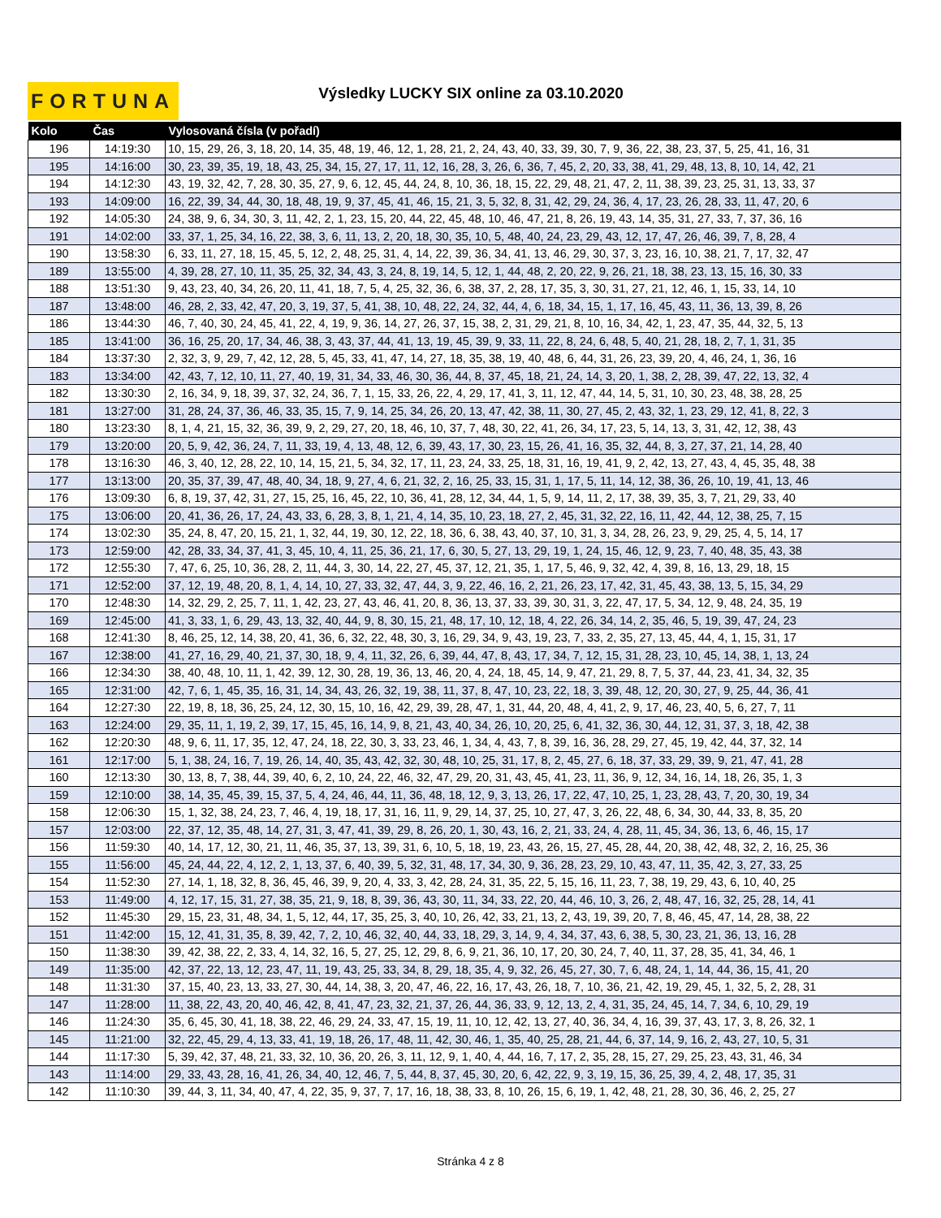FORTUNA Výsledky LUCKY SIX online za 03.10.2020
| Kolo | Čas | Vylosovaná čísla (v pořadí) |
| --- | --- | --- |
| 196 | 14:19:30 | 10, 15, 29, 26, 3, 18, 20, 14, 35, 48, 19, 46, 12, 1, 28, 21, 2, 24, 43, 40, 33, 39, 30, 7, 9, 36, 22, 38, 23, 37, 5, 25, 41, 16, 31 |
| 195 | 14:16:00 | 30, 23, 39, 35, 19, 18, 43, 25, 34, 15, 27, 17, 11, 12, 16, 28, 3, 26, 6, 36, 7, 45, 2, 20, 33, 38, 41, 29, 48, 13, 8, 10, 14, 42, 21 |
| 194 | 14:12:30 | 43, 19, 32, 42, 7, 28, 30, 35, 27, 9, 6, 12, 45, 44, 24, 8, 10, 36, 18, 15, 22, 29, 48, 21, 47, 2, 11, 38, 39, 23, 25, 31, 13, 33, 37 |
| 193 | 14:09:00 | 16, 22, 39, 34, 44, 30, 18, 48, 19, 9, 37, 45, 41, 46, 15, 21, 3, 5, 32, 8, 31, 42, 29, 24, 36, 4, 17, 23, 26, 28, 33, 11, 47, 20, 6 |
| 192 | 14:05:30 | 24, 38, 9, 6, 34, 30, 3, 11, 42, 2, 1, 23, 15, 20, 44, 22, 45, 48, 10, 46, 47, 21, 8, 26, 19, 43, 14, 35, 31, 27, 33, 7, 37, 36, 16 |
| 191 | 14:02:00 | 33, 37, 1, 25, 34, 16, 22, 38, 3, 6, 11, 13, 2, 20, 18, 30, 35, 10, 5, 48, 40, 24, 23, 29, 43, 12, 17, 47, 26, 46, 39, 7, 8, 28, 4 |
| 190 | 13:58:30 | 6, 33, 11, 27, 18, 15, 45, 5, 12, 2, 48, 25, 31, 4, 14, 22, 39, 36, 34, 41, 13, 46, 29, 30, 37, 3, 23, 16, 10, 38, 21, 7, 17, 32, 47 |
| 189 | 13:55:00 | 4, 39, 28, 27, 10, 11, 35, 25, 32, 34, 43, 3, 24, 8, 19, 14, 5, 12, 1, 44, 48, 2, 20, 22, 9, 26, 21, 18, 38, 23, 13, 15, 16, 30, 33 |
| 188 | 13:51:30 | 9, 43, 23, 40, 34, 26, 20, 11, 41, 18, 7, 5, 4, 25, 32, 36, 6, 38, 37, 2, 28, 17, 35, 3, 30, 31, 27, 21, 12, 46, 1, 15, 33, 14, 10 |
| 187 | 13:48:00 | 46, 28, 2, 33, 42, 47, 20, 3, 19, 37, 5, 41, 38, 10, 48, 22, 24, 32, 44, 4, 6, 18, 34, 15, 1, 17, 16, 45, 43, 11, 36, 13, 39, 8, 26 |
| 186 | 13:44:30 | 46, 7, 40, 30, 24, 45, 41, 22, 4, 19, 9, 36, 14, 27, 26, 37, 15, 38, 2, 31, 29, 21, 8, 10, 16, 34, 42, 1, 23, 47, 35, 44, 32, 5, 13 |
| 185 | 13:41:00 | 36, 16, 25, 20, 17, 34, 46, 38, 3, 43, 37, 44, 41, 13, 19, 45, 39, 9, 33, 11, 22, 8, 24, 6, 48, 5, 40, 21, 28, 18, 2, 7, 1, 31, 35 |
| 184 | 13:37:30 | 2, 32, 3, 9, 29, 7, 42, 12, 28, 5, 45, 33, 41, 47, 14, 27, 18, 35, 38, 19, 40, 48, 6, 44, 31, 26, 23, 39, 20, 4, 46, 24, 1, 36, 16 |
| 183 | 13:34:00 | 42, 43, 7, 12, 10, 11, 27, 40, 19, 31, 34, 33, 46, 30, 36, 44, 8, 37, 45, 18, 21, 24, 14, 3, 20, 1, 38, 2, 28, 39, 47, 22, 13, 32, 4 |
| 182 | 13:30:30 | 2, 16, 34, 9, 18, 39, 37, 32, 24, 36, 7, 1, 15, 33, 26, 22, 4, 29, 17, 41, 3, 11, 12, 47, 44, 14, 5, 31, 10, 30, 23, 48, 38, 28, 25 |
| 181 | 13:27:00 | 31, 28, 24, 37, 36, 46, 33, 35, 15, 7, 9, 14, 25, 34, 26, 20, 13, 47, 42, 38, 11, 30, 27, 45, 2, 43, 32, 1, 23, 29, 12, 41, 8, 22, 3 |
| 180 | 13:23:30 | 8, 1, 4, 21, 15, 32, 36, 39, 9, 2, 29, 27, 20, 18, 46, 10, 37, 7, 48, 30, 22, 41, 26, 34, 17, 23, 5, 14, 13, 3, 31, 42, 12, 38, 43 |
| 179 | 13:20:00 | 20, 5, 9, 42, 36, 24, 7, 11, 33, 19, 4, 13, 48, 12, 6, 39, 43, 17, 30, 23, 15, 26, 41, 16, 35, 32, 44, 8, 3, 27, 37, 21, 14, 28, 40 |
| 178 | 13:16:30 | 46, 3, 40, 12, 28, 22, 10, 14, 15, 21, 5, 34, 32, 17, 11, 23, 24, 33, 25, 18, 31, 16, 19, 41, 9, 2, 42, 13, 27, 43, 4, 45, 35, 48, 38 |
| 177 | 13:13:00 | 20, 35, 37, 39, 47, 48, 40, 34, 18, 9, 27, 4, 6, 21, 32, 2, 16, 25, 33, 15, 31, 1, 17, 5, 11, 14, 12, 38, 36, 26, 10, 19, 41, 13, 46 |
| 176 | 13:09:30 | 6, 8, 19, 37, 42, 31, 27, 15, 25, 16, 45, 22, 10, 36, 41, 28, 12, 34, 44, 1, 5, 9, 14, 11, 2, 17, 38, 39, 35, 3, 7, 21, 29, 33, 40 |
| 175 | 13:06:00 | 20, 41, 36, 26, 17, 24, 43, 33, 6, 28, 3, 8, 1, 21, 4, 14, 35, 10, 23, 18, 27, 2, 45, 31, 32, 22, 16, 11, 42, 44, 12, 38, 25, 7, 15 |
| 174 | 13:02:30 | 35, 24, 8, 47, 20, 15, 21, 1, 32, 44, 19, 30, 12, 22, 18, 36, 6, 38, 43, 40, 37, 10, 31, 3, 34, 28, 26, 23, 9, 29, 25, 4, 5, 14, 17 |
| 173 | 12:59:00 | 42, 28, 33, 34, 37, 41, 3, 45, 10, 4, 11, 25, 36, 21, 17, 6, 30, 5, 27, 13, 29, 19, 1, 24, 15, 46, 12, 9, 23, 7, 40, 48, 35, 43, 38 |
| 172 | 12:55:30 | 7, 47, 6, 25, 10, 36, 28, 2, 11, 44, 3, 30, 14, 22, 27, 45, 37, 12, 21, 35, 1, 17, 5, 46, 9, 32, 42, 4, 39, 8, 16, 13, 29, 18, 15 |
| 171 | 12:52:00 | 37, 12, 19, 48, 20, 8, 1, 4, 14, 10, 27, 33, 32, 47, 44, 3, 9, 22, 46, 16, 2, 21, 26, 23, 17, 42, 31, 45, 43, 38, 13, 5, 15, 34, 29 |
| 170 | 12:48:30 | 14, 32, 29, 2, 25, 7, 11, 1, 42, 23, 27, 43, 46, 41, 20, 8, 36, 13, 37, 33, 39, 30, 31, 3, 22, 47, 17, 5, 34, 12, 9, 48, 24, 35, 19 |
| 169 | 12:45:00 | 41, 3, 33, 1, 6, 29, 43, 13, 32, 40, 44, 9, 8, 30, 15, 21, 48, 17, 10, 12, 18, 4, 22, 26, 34, 14, 2, 35, 46, 5, 19, 39, 47, 24, 23 |
| 168 | 12:41:30 | 8, 46, 25, 12, 14, 38, 20, 41, 36, 6, 32, 22, 48, 30, 3, 16, 29, 34, 9, 43, 19, 23, 7, 33, 2, 35, 27, 13, 45, 44, 4, 1, 15, 31, 17 |
| 167 | 12:38:00 | 41, 27, 16, 29, 40, 21, 37, 30, 18, 9, 4, 11, 32, 26, 6, 39, 44, 47, 8, 43, 17, 34, 7, 12, 15, 31, 28, 23, 10, 45, 14, 38, 1, 13, 24 |
| 166 | 12:34:30 | 38, 40, 48, 10, 11, 1, 42, 39, 12, 30, 28, 19, 36, 13, 46, 20, 4, 24, 18, 45, 14, 9, 47, 21, 29, 8, 7, 5, 37, 44, 23, 41, 34, 32, 35 |
| 165 | 12:31:00 | 42, 7, 6, 1, 45, 35, 16, 31, 14, 34, 43, 26, 32, 19, 38, 11, 37, 8, 47, 10, 23, 22, 18, 3, 39, 48, 12, 20, 30, 27, 9, 25, 44, 36, 41 |
| 164 | 12:27:30 | 22, 19, 8, 18, 36, 25, 24, 12, 30, 15, 10, 16, 42, 29, 39, 28, 47, 1, 31, 44, 20, 48, 4, 41, 2, 9, 17, 46, 23, 40, 5, 6, 27, 7, 11 |
| 163 | 12:24:00 | 29, 35, 11, 1, 19, 2, 39, 17, 15, 45, 16, 14, 9, 8, 21, 43, 40, 34, 26, 10, 20, 25, 6, 41, 32, 36, 30, 44, 12, 31, 37, 3, 18, 42, 38 |
| 162 | 12:20:30 | 48, 9, 6, 11, 17, 35, 12, 47, 24, 18, 22, 30, 3, 33, 23, 46, 1, 34, 4, 43, 7, 8, 39, 16, 36, 28, 29, 27, 45, 19, 42, 44, 37, 32, 14 |
| 161 | 12:17:00 | 5, 1, 38, 24, 16, 7, 19, 26, 14, 40, 35, 43, 42, 32, 30, 48, 10, 25, 31, 17, 8, 2, 45, 27, 6, 18, 37, 33, 29, 39, 9, 21, 47, 41, 28 |
| 160 | 12:13:30 | 30, 13, 8, 7, 38, 44, 39, 40, 6, 2, 10, 24, 22, 46, 32, 47, 29, 20, 31, 43, 45, 41, 23, 11, 36, 9, 12, 34, 16, 14, 18, 26, 35, 1, 3 |
| 159 | 12:10:00 | 38, 14, 35, 45, 39, 15, 37, 5, 4, 24, 46, 44, 11, 36, 48, 18, 12, 9, 3, 13, 26, 17, 22, 47, 10, 25, 1, 23, 28, 43, 7, 20, 30, 19, 34 |
| 158 | 12:06:30 | 15, 1, 32, 38, 24, 23, 7, 46, 4, 19, 18, 17, 31, 16, 11, 9, 29, 14, 37, 25, 10, 27, 47, 3, 26, 22, 48, 6, 34, 30, 44, 33, 8, 35, 20 |
| 157 | 12:03:00 | 22, 37, 12, 35, 48, 14, 27, 31, 3, 47, 41, 39, 29, 8, 26, 20, 1, 30, 43, 16, 2, 21, 33, 24, 4, 28, 11, 45, 34, 36, 13, 6, 46, 15, 17 |
| 156 | 11:59:30 | 40, 14, 17, 12, 30, 21, 11, 46, 35, 37, 13, 39, 31, 6, 10, 5, 18, 19, 23, 43, 26, 15, 27, 45, 28, 44, 20, 38, 42, 48, 32, 2, 16, 25, 36 |
| 155 | 11:56:00 | 45, 24, 44, 22, 4, 12, 2, 1, 13, 37, 6, 40, 39, 5, 32, 31, 48, 17, 34, 30, 9, 36, 28, 23, 29, 10, 43, 47, 11, 35, 42, 3, 27, 33, 25 |
| 154 | 11:52:30 | 27, 14, 1, 18, 32, 8, 36, 45, 46, 39, 9, 20, 4, 33, 3, 42, 28, 24, 31, 35, 22, 5, 15, 16, 11, 23, 7, 38, 19, 29, 43, 6, 10, 40, 25 |
| 153 | 11:49:00 | 4, 12, 17, 15, 31, 27, 38, 35, 21, 9, 18, 8, 39, 36, 43, 30, 11, 34, 33, 22, 20, 44, 46, 10, 3, 26, 2, 48, 47, 16, 32, 25, 28, 14, 41 |
| 152 | 11:45:30 | 29, 15, 23, 31, 48, 34, 1, 5, 12, 44, 17, 35, 25, 3, 40, 10, 26, 42, 33, 21, 13, 2, 43, 19, 39, 20, 7, 8, 46, 45, 47, 14, 28, 38, 22 |
| 151 | 11:42:00 | 15, 12, 41, 31, 35, 8, 39, 42, 7, 2, 10, 46, 32, 40, 44, 33, 18, 29, 3, 14, 9, 4, 34, 37, 43, 6, 38, 5, 30, 23, 21, 36, 13, 16, 28 |
| 150 | 11:38:30 | 39, 42, 38, 22, 2, 33, 4, 14, 32, 16, 5, 27, 25, 12, 29, 8, 6, 9, 21, 36, 10, 17, 20, 30, 24, 7, 40, 11, 37, 28, 35, 41, 34, 46, 1 |
| 149 | 11:35:00 | 42, 37, 22, 13, 12, 23, 47, 11, 19, 43, 25, 33, 34, 8, 29, 18, 35, 4, 9, 32, 26, 45, 27, 30, 7, 6, 48, 24, 1, 14, 44, 36, 15, 41, 20 |
| 148 | 11:31:30 | 37, 15, 40, 23, 13, 33, 27, 30, 44, 14, 38, 3, 20, 47, 46, 22, 16, 17, 43, 26, 18, 7, 10, 36, 21, 42, 19, 29, 45, 1, 32, 5, 2, 28, 31 |
| 147 | 11:28:00 | 11, 38, 22, 43, 20, 40, 46, 42, 8, 41, 47, 23, 32, 21, 37, 26, 44, 36, 33, 9, 12, 13, 2, 4, 31, 35, 24, 45, 14, 7, 34, 6, 10, 29, 19 |
| 146 | 11:24:30 | 35, 6, 45, 30, 41, 18, 38, 22, 46, 29, 24, 33, 47, 15, 19, 11, 10, 12, 42, 13, 27, 40, 36, 34, 4, 16, 39, 37, 43, 17, 3, 8, 26, 32, 1 |
| 145 | 11:21:00 | 32, 22, 45, 29, 4, 13, 33, 41, 19, 18, 26, 17, 48, 11, 42, 30, 46, 1, 35, 40, 25, 28, 21, 44, 6, 37, 14, 9, 16, 2, 43, 27, 10, 5, 31 |
| 144 | 11:17:30 | 5, 39, 42, 37, 48, 21, 33, 32, 10, 36, 20, 26, 3, 11, 12, 9, 1, 40, 4, 44, 16, 7, 17, 2, 35, 28, 15, 27, 29, 25, 23, 43, 31, 46, 34 |
| 143 | 11:14:00 | 29, 33, 43, 28, 16, 41, 26, 34, 40, 12, 46, 7, 5, 44, 8, 37, 45, 30, 20, 6, 42, 22, 9, 3, 19, 15, 36, 25, 39, 4, 2, 48, 17, 35, 31 |
| 142 | 11:10:30 | 39, 44, 3, 11, 34, 40, 47, 4, 22, 35, 9, 37, 7, 17, 16, 18, 38, 33, 8, 10, 26, 15, 6, 19, 1, 42, 48, 21, 28, 30, 36, 46, 2, 25, 27 |
Stránka 4 z 8